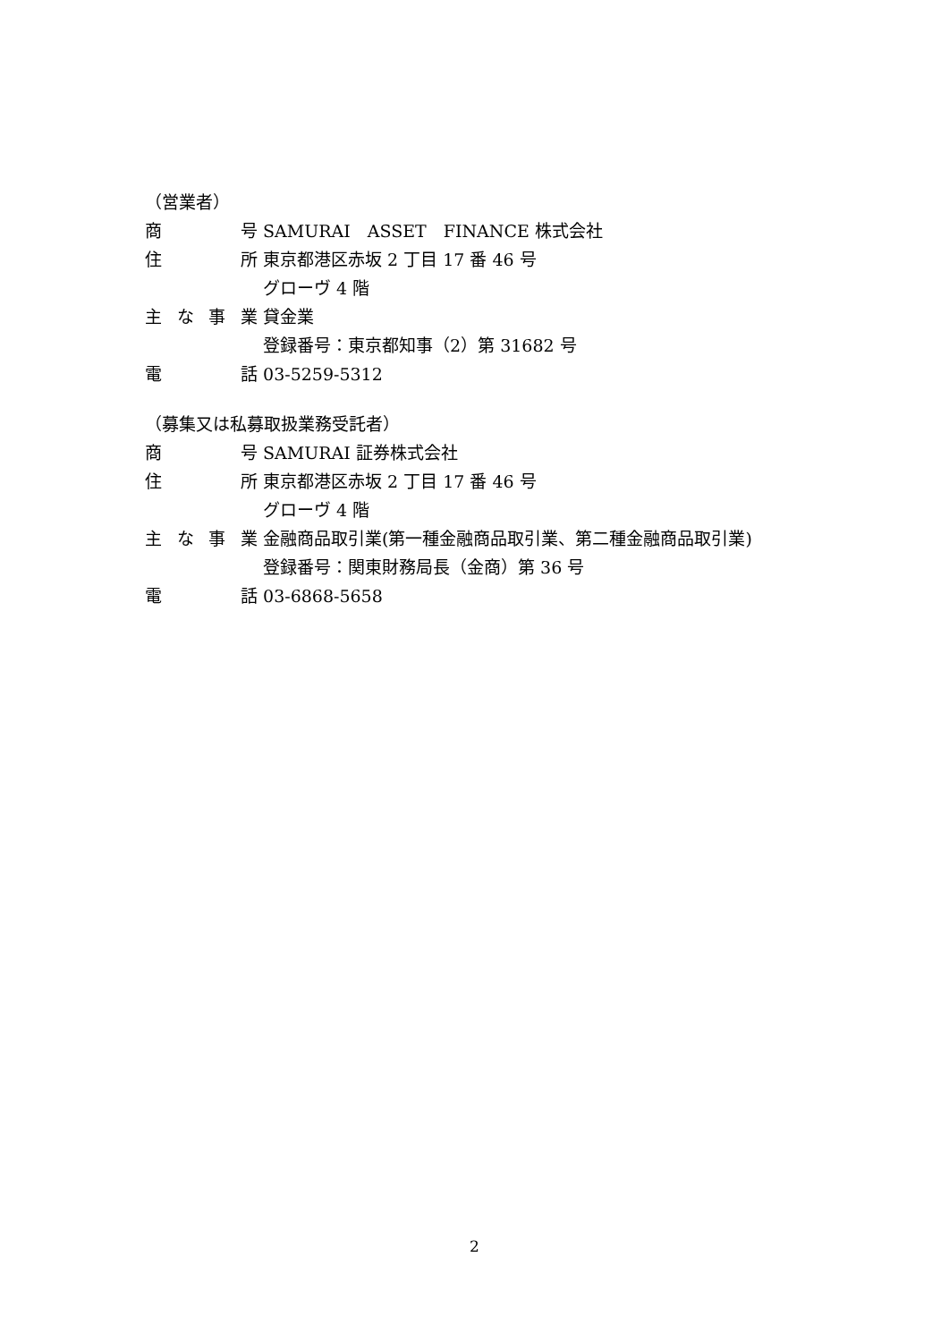（営業者）
商号 SAMURAI　ASSET　FINANCE 株式会社
住所 東京都港区赤坂 2 丁目 17 番 46 号
グローヴ 4 階
主な事業 貸金業
登録番号：東京都知事（2）第 31682 号
電話 03-5259-5312
（募集又は私募取扱業務受託者）
商号 SAMURAI 証券株式会社
住所 東京都港区赤坂 2 丁目 17 番 46 号
グローヴ 4 階
主な事業 金融商品取引業(第一種金融商品取引業、第二種金融商品取引業)
登録番号：関東財務局長（金商）第 36 号
電話 03-6868-5658
2